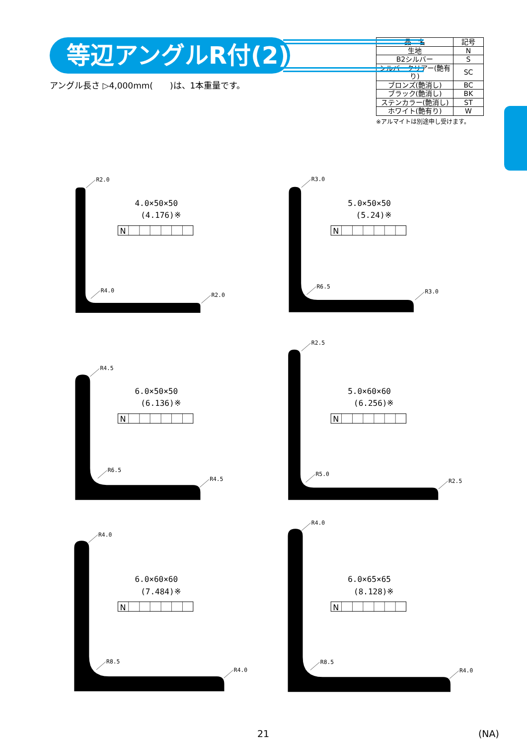等辺アングルR付(2)
アングル長さ ▷4,000mm(　　)は、1本重量です。
| 品 名 | 記号 |
| --- | --- |
| 生地 | N |
| B2シルバー | S |
| シルバークリアー(艶有り) | SC |
| ブロンズ(艶消し) | BC |
| ブラック(艶消し) | BK |
| ステンカラー(艶消し) | ST |
| ホワイト(艶有り) | W |
※アルマイトは別途申し受けます。
R2.0
R4.0
R2.0
4.0×50×50
(4.176)※
N
R3.0
R6.5
R3.0
5.0×50×50
(5.24)※
N
R4.5
R6.5
R4.5
6.0×50×50
(6.136)※
N
R2.5
R5.0
R2.5
5.0×60×60
(6.256)※
N
R4.0
R8.5
R4.0
6.0×60×60
(7.484)※
N
R4.0
R8.5
R4.0
6.0×65×65
(8.128)※
N
21 (NA)